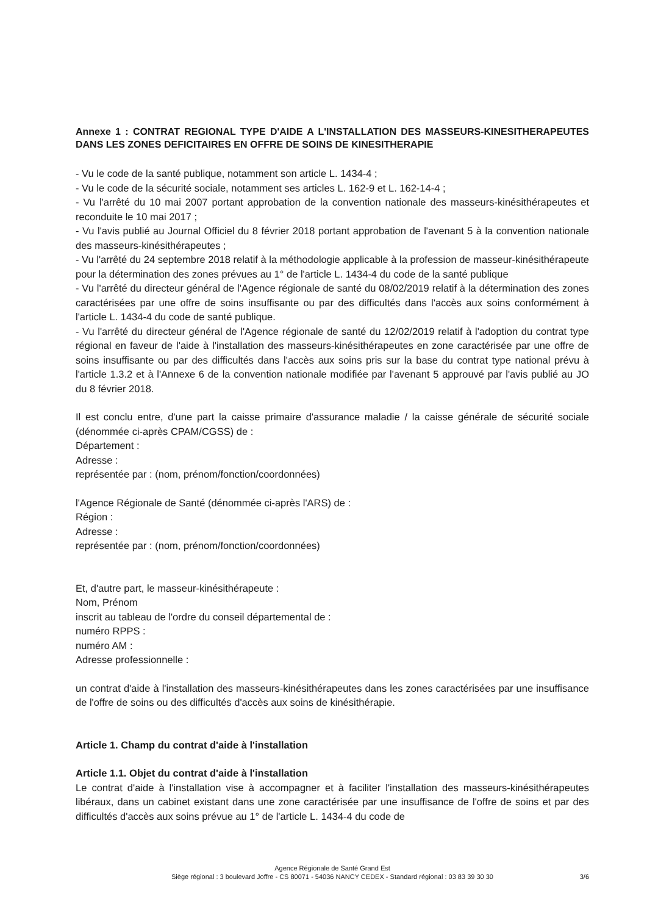Annexe 1 : CONTRAT REGIONAL TYPE D'AIDE A L'INSTALLATION DES MASSEURS-KINESITHERAPEUTES DANS LES ZONES DEFICITAIRES EN OFFRE DE SOINS DE KINESITHERAPIE
- Vu le code de la santé publique, notamment son article L. 1434-4 ;
- Vu le code de la sécurité sociale, notamment ses articles L. 162-9 et L. 162-14-4 ;
- Vu l'arrêté du 10 mai 2007 portant approbation de la convention nationale des masseurs-kinésithérapeutes et reconduite le 10 mai 2017 ;
- Vu l'avis publié au Journal Officiel du 8 février 2018 portant approbation de l'avenant 5 à la convention nationale des masseurs-kinésithérapeutes ;
- Vu l'arrêté du 24 septembre 2018 relatif à la méthodologie applicable à la profession de masseur-kinésithérapeute pour la détermination des zones prévues au 1° de l'article L. 1434-4 du code de la santé publique
- Vu l'arrêté du directeur général de l'Agence régionale de santé du 08/02/2019 relatif à la détermination des zones caractérisées par une offre de soins insuffisante ou par des difficultés dans l'accès aux soins conformément à l'article L. 1434-4 du code de santé publique.
- Vu l'arrêté du directeur général de l'Agence régionale de santé du 12/02/2019 relatif à l'adoption du contrat type régional en faveur de l'aide à l'installation des masseurs-kinésithérapeutes en zone caractérisée par une offre de soins insuffisante ou par des difficultés dans l'accès aux soins pris sur la base du contrat type national prévu à l'article 1.3.2 et à l'Annexe 6 de la convention nationale modifiée par l'avenant 5 approuvé par l'avis publié au JO du 8 février 2018.
Il est conclu entre, d'une part la caisse primaire d'assurance maladie / la caisse générale de sécurité sociale (dénommée ci-après CPAM/CGSS) de :
Département :
Adresse :
représentée par : (nom, prénom/fonction/coordonnées)
l'Agence Régionale de Santé (dénommée ci-après l'ARS) de :
Région :
Adresse :
représentée par : (nom, prénom/fonction/coordonnées)
Et, d'autre part, le masseur-kinésithérapeute :
Nom, Prénom
inscrit au tableau de l'ordre du conseil départemental de :
numéro RPPS :
numéro AM :
Adresse professionnelle :
un contrat d'aide à l'installation des masseurs-kinésithérapeutes dans les zones caractérisées par une insuffisance de l'offre de soins ou des difficultés d'accès aux soins de kinésithérapie.
Article 1. Champ du contrat d'aide à l'installation
Article 1.1. Objet du contrat d'aide à l'installation
Le contrat d'aide à l'installation vise à accompagner et à faciliter l'installation des masseurs-kinésithérapeutes libéraux, dans un cabinet existant dans une zone caractérisée par une insuffisance de l'offre de soins et par des difficultés d'accès aux soins prévue au 1° de l'article L. 1434-4 du code de
Agence Régionale de Santé Grand Est
Siège régional : 3 boulevard Joffre - CS 80071 - 54036 NANCY CEDEX - Standard régional : 03 83 39 30 30
3/6